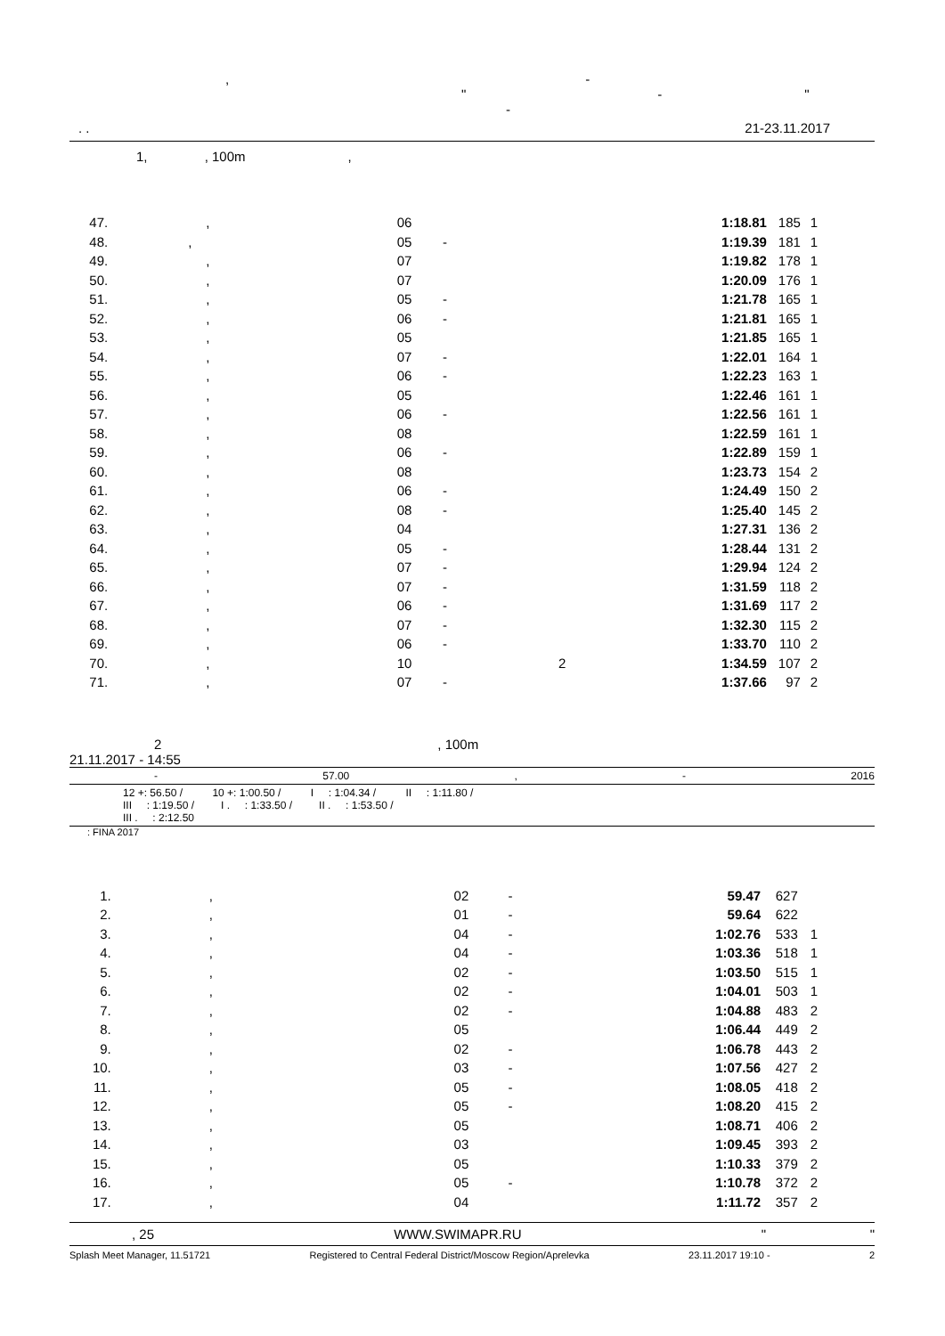, -
" - "
-
. . 21-23.11.2017
1, , 100m,
| 47. | , | 06 | | 1:18.81 | 185 | 1 |
| 48. | , | 05 | - | 1:19.39 | 181 | 1 |
| 49. | , | 07 | | 1:19.82 | 178 | 1 |
| 50. | , | 07 | | 1:20.09 | 176 | 1 |
| 51. | , | 05 | - | 1:21.78 | 165 | 1 |
| 52. | , | 06 | - | 1:21.81 | 165 | 1 |
| 53. | , | 05 | | 1:21.85 | 165 | 1 |
| 54. | , | 07 | - | 1:22.01 | 164 | 1 |
| 55. | , | 06 | - | 1:22.23 | 163 | 1 |
| 56. | , | 05 | | 1:22.46 | 161 | 1 |
| 57. | , | 06 | - | 1:22.56 | 161 | 1 |
| 58. | , | 08 | | 1:22.59 | 161 | 1 |
| 59. | , | 06 | - | 1:22.89 | 159 | 1 |
| 60. | , | 08 | | 1:23.73 | 154 | 2 |
| 61. | , | 06 | - | 1:24.49 | 150 | 2 |
| 62. | , | 08 | - | 1:25.40 | 145 | 2 |
| 63. | , | 04 | | 1:27.31 | 136 | 2 |
| 64. | , | 05 | - | 1:28.44 | 131 | 2 |
| 65. | , | 07 | - | 1:29.94 | 124 | 2 |
| 66. | , | 07 | - | 1:31.59 | 118 | 2 |
| 67. | , | 06 | - | 1:31.69 | 117 | 2 |
| 68. | , | 07 | - | 1:32.30 | 115 | 2 |
| 69. | , | 06 | - | 1:33.70 | 110 | 2 |
| 70. | , | 10 | 2 | 1:34.59 | 107 | 2 |
| 71. | , | 07 | - | 1:37.66 | 97 | 2 |
2, 100m
21.11.2017 - 14:55
- 57.00, - 2016
12 +: 56.50 / 10 +: 1:00.50 / I : 1:04.34 / II : 1:11.80 /
III : 1:19.50 / I . : 1:33.50 / II . : 1:53.50 /
III . : 2:12.50
: FINA 2017
| 1. | , | 02 | - | 59.47 | 627 | |
| 2. | , | 01 | - | 59.64 | 622 | |
| 3. | , | 04 | - | 1:02.76 | 533 | 1 |
| 4. | , | 04 | - | 1:03.36 | 518 | 1 |
| 5. | , | 02 | - | 1:03.50 | 515 | 1 |
| 6. | , | 02 | - | 1:04.01 | 503 | 1 |
| 7. | , | 02 | - | 1:04.88 | 483 | 2 |
| 8. | , | 05 | | 1:06.44 | 449 | 2 |
| 9. | , | 02 | - | 1:06.78 | 443 | 2 |
| 10. | , | 03 | - | 1:07.56 | 427 | 2 |
| 11. | , | 05 | - | 1:08.05 | 418 | 2 |
| 12. | , | 05 | - | 1:08.20 | 415 | 2 |
| 13. | , | 05 | | 1:08.71 | 406 | 2 |
| 14. | , | 03 | | 1:09.45 | 393 | 2 |
| 15. | , | 05 | | 1:10.33 | 379 | 2 |
| 16. | , | 05 | - | 1:10.78 | 372 | 2 |
| 17. | , | 04 | | 1:11.72 | 357 | 2 |
, 25 WWW.SWIMAPR.RU " "
Splash Meet Manager, 11.51721 Registered to Central Federal District/Moscow Region/Aprelevka 23.11.2017 19:10 - 2